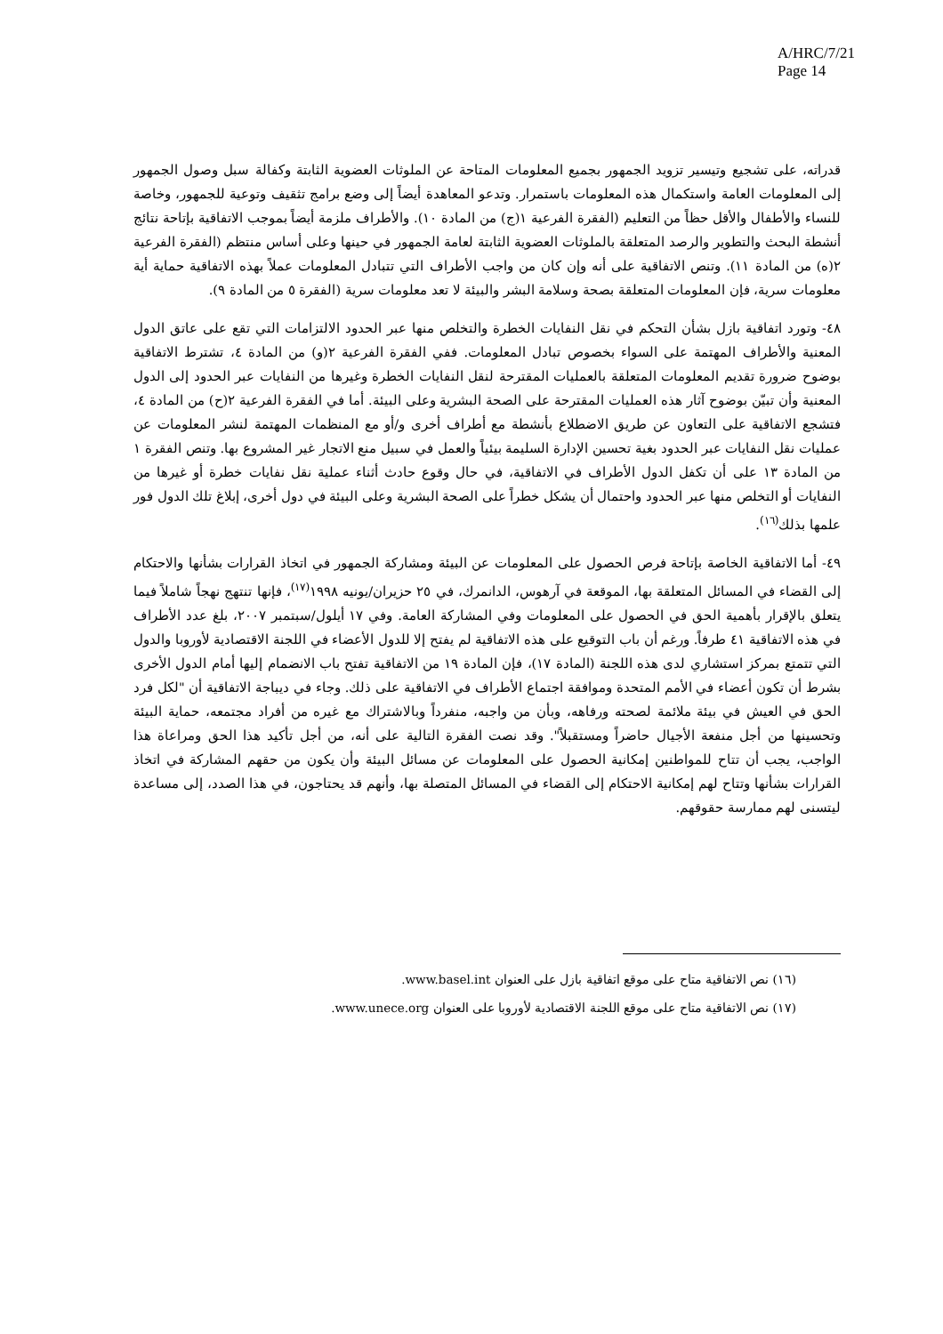A/HRC/7/21
Page 14
قدراته، على تشجيع وتيسير تزويد الجمهور بجميع المعلومات المتاحة عن الملوثات العضوية الثابتة وكفالة سبل وصول الجمهور إلى المعلومات العامة واستكمال هذه المعلومات باستمرار. وتدعو المعاهدة أيضاً إلى وضع برامج تثقيف وتوعية للجمهور، وخاصة للنساء والأطفال والأقل حظاً من التعليم (الفقرة الفرعية ١(ج) من المادة ١٠). والأطراف ملزمة أيضاً بموجب الاتفاقية بإتاحة نتائج أنشطة البحث والتطوير والرصد المتعلقة بالملوثات العضوية الثابتة لعامة الجمهور في حينها وعلى أساس منتظم (الفقرة الفرعية ٢(ه) من المادة ١١). وتنص الاتفاقية على أنه وإن كان من واجب الأطراف التي تتبادل المعلومات عملاً بهذه الاتفاقية حماية أية معلومات سرية، فإن المعلومات المتعلقة بصحة وسلامة البشر والبيئة لا تعد معلومات سرية (الفقرة ٥ من المادة ٩).
٤٨- وتورد اتفاقية بازل بشأن التحكم في نقل النفايات الخطرة والتخلص منها عبر الحدود الالتزامات التي تقع على عاتق الدول المعنية والأطراف المهتمة على السواء بخصوص تبادل المعلومات. ففي الفقرة الفرعية ٢(و) من المادة ٤، تشترط الاتفاقية بوضوح ضرورة تقديم المعلومات المتعلقة بالعمليات المقترحة لنقل النفايات الخطرة وغيرها من النفايات عبر الحدود إلى الدول المعنية وأن تبيّن بوضوح آثار هذه العمليات المقترحة على الصحة البشرية وعلى البيئة. أما في الفقرة الفرعية ٢(ح) من المادة ٤، فتشجع الاتفاقية على التعاون عن طريق الاضطلاع بأنشطة مع أطراف أخرى و/أو مع المنظمات المهتمة لنشر المعلومات عن عمليات نقل النفايات عبر الحدود بغية تحسين الإدارة السليمة بيئياً والعمل في سبيل منع الاتجار غير المشروع بها. وتنص الفقرة ١ من المادة ١٣ على أن تكفل الدول الأطراف في الاتفاقية، في حال وقوع حادث أثناء عملية نقل نفايات خطرة أو غيرها من النفايات أو التخلص منها عبر الحدود واحتمال أن يشكل خطراً على الصحة البشرية وعلى البيئة في دول أخرى، إبلاغ تلك الدول فور علمها بذلك<sup>(١٦)</sup>.
٤٩- أما الاتفاقية الخاصة بإتاحة فرص الحصول على المعلومات عن البيئة ومشاركة الجمهور في اتخاذ القرارات بشأنها والاحتكام إلى القضاء في المسائل المتعلقة بها، الموقعة في آرهوس، الدانمرك، في ٢٥ حزيران/يونيه ١٩٩٨<sup>(١٧)</sup>، فإنها تنتهج نهجاً شاملاً فيما يتعلق بالإقرار بأهمية الحق في الحصول على المعلومات وفي المشاركة العامة. وفي ١٧ أيلول/سبتمبر ٢٠٠٧، بلغ عدد الأطراف في هذه الاتفاقية ٤١ طرفاً. ورغم أن باب التوقيع على هذه الاتفاقية لم يفتح إلا للدول الأعضاء في اللجنة الاقتصادية لأوروبا والدول التي تتمتع بمركز استشاري لدى هذه اللجنة (المادة ١٧)، فإن المادة ١٩ من الاتفاقية تفتح باب الانضمام إليها أمام الدول الأخرى بشرط أن تكون أعضاء في الأمم المتحدة وموافقة اجتماع الأطراف في الاتفاقية على ذلك. وجاء في ديباجة الاتفاقية أن "لكل فرد الحق في العيش في بيئة ملائمة لصحته ورفاهه، وبأن من واجبه، منفرداً وبالاشتراك مع غيره من أفراد مجتمعه، حماية البيئة وتحسينها من أجل منفعة الأجيال حاضراً ومستقبلاً". وقد نصت الفقرة التالية على أنه، من أجل تأكيد هذا الحق ومراعاة هذا الواجب، يجب أن تتاح للمواطنين إمكانية الحصول على المعلومات عن مسائل البيئة وأن يكون من حقهم المشاركة في اتخاذ القرارات بشأنها وتتاح لهم إمكانية الاحتكام إلى القضاء في المسائل المتصلة بها، وأنهم قد يحتاجون، في هذا الصدد، إلى مساعدة ليتسنى لهم ممارسة حقوقهم.
(١٦) نص الاتفاقية متاح على موقع اتفاقية بازل على العنوان www.basel.int.
(١٧) نص الاتفاقية متاح على موقع اللجنة الاقتصادية لأوروبا على العنوان www.unece.org.